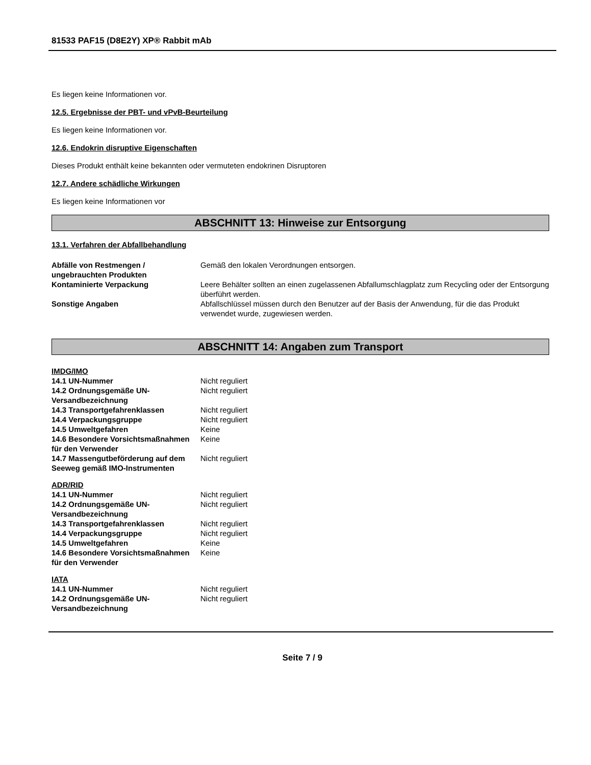81533 PAF15 (D8E2Y) XP® Rabbit mAb
Es liegen keine Informationen vor.
12.5. Ergebnisse der PBT- und vPvB-Beurteilung
Es liegen keine Informationen vor.
12.6. Endokrin disruptive Eigenschaften
Dieses Produkt enthält keine bekannten oder vermuteten endokrinen Disruptoren
12.7. Andere schädliche Wirkungen
Es liegen keine Informationen vor
ABSCHNITT 13: Hinweise zur Entsorgung
13.1. Verfahren der Abfallbehandlung
| Abfälle von Restmengen / ungebrauchten Produkten | Gemäß den lokalen Verordnungen entsorgen. |
| Kontaminierte Verpackung | Leere Behälter sollten an einen zugelassenen Abfallumschlagplatz zum Recycling oder der Entsorgung überführt werden. |
| Sonstige Angaben | Abfallschlüssel müssen durch den Benutzer auf der Basis der Anwendung, für die das Produkt verwendet wurde, zugewiesen werden. |
ABSCHNITT 14: Angaben zum Transport
IMDG/IMO
| 14.1 UN-Nummer | Nicht reguliert |
| 14.2 Ordnungsgemäße UN-Versandbezeichnung | Nicht reguliert |
| 14.3 Transportgefahrenklassen | Nicht reguliert |
| 14.4 Verpackungsgruppe | Nicht reguliert |
| 14.5 Umweltgefahren | Keine |
| 14.6 Besondere Vorsichtsmaßnahmen für den Verwender | Keine |
| 14.7 Massengutbeförderung auf dem Seeweg gemäß IMO-Instrumenten | Nicht reguliert |
ADR/RID
| 14.1 UN-Nummer | Nicht reguliert |
| 14.2 Ordnungsgemäße UN-Versandbezeichnung | Nicht reguliert |
| 14.3 Transportgefahrenklassen | Nicht reguliert |
| 14.4 Verpackungsgruppe | Nicht reguliert |
| 14.5 Umweltgefahren | Keine |
| 14.6 Besondere Vorsichtsmaßnahmen für den Verwender | Keine |
IATA
| 14.1 UN-Nummer | Nicht reguliert |
| 14.2 Ordnungsgemäße UN-Versandbezeichnung | Nicht reguliert |
Seite 7 / 9